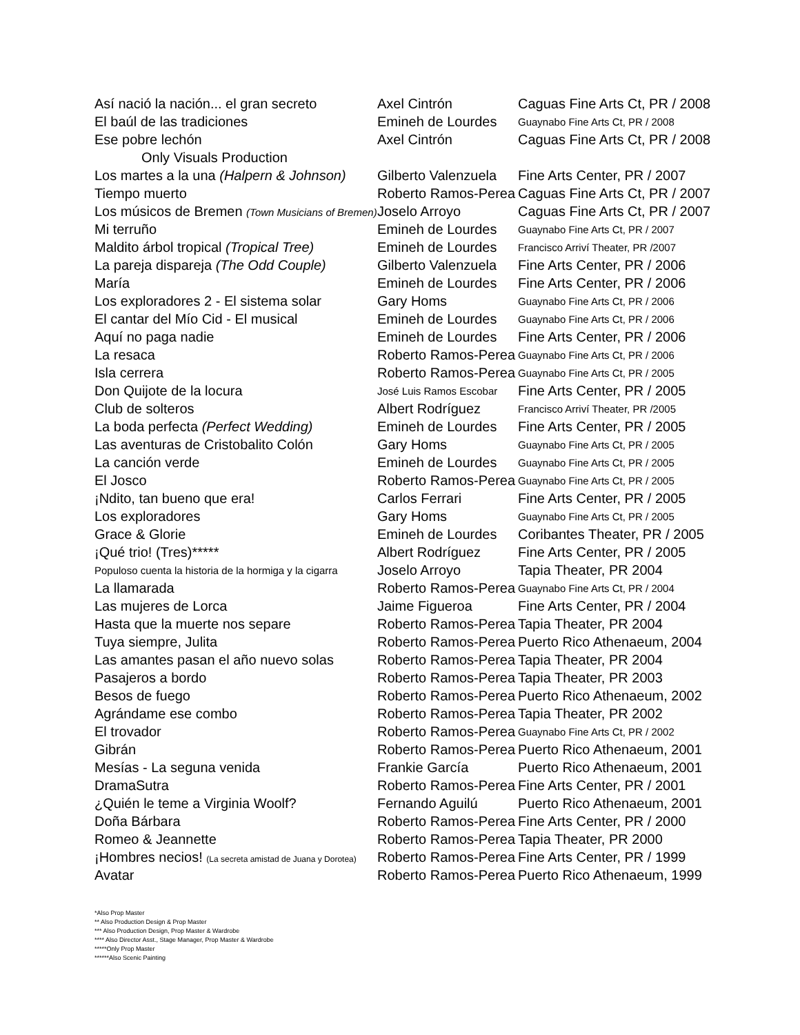| Así nació la nación... el gran secreto | Axel Cintrón | Caguas Fine Arts Ct, PR / 2008 |
| El baúl de las tradiciones | Emineh de Lourdes | Guaynabo Fine Arts Ct, PR / 2008 |
| Ese pobre lechón | Axel Cintrón | Caguas Fine Arts Ct, PR / 2008 |
| Only Visuals Production | | |
| Los martes a la una (Halpern & Johnson) | Gilberto Valenzuela | Fine Arts Center, PR / 2007 |
| Tiempo muerto | Roberto Ramos-Perea | Caguas Fine Arts Ct, PR / 2007 |
| Los músicos de Bremen (Town Musicians of Bremen) | Joselo Arroyo | Caguas Fine Arts Ct, PR / 2007 |
| Mi terruño | Emineh de Lourdes | Guaynabo Fine Arts Ct, PR / 2007 |
| Maldito árbol tropical (Tropical Tree) | Emineh de Lourdes | Francisco Arriví Theater, PR /2007 |
| La pareja dispareja (The Odd Couple) | Gilberto Valenzuela | Fine Arts Center, PR / 2006 |
| María | Emineh de Lourdes | Fine Arts Center, PR / 2006 |
| Los exploradores 2 - El sistema solar | Gary Homs | Guaynabo Fine Arts Ct, PR / 2006 |
| El cantar del Mío Cid - El musical | Emineh de Lourdes | Guaynabo Fine Arts Ct, PR / 2006 |
| Aquí no paga nadie | Emineh de Lourdes | Fine Arts Center, PR / 2006 |
| La resaca | Roberto Ramos-Perea | Guaynabo Fine Arts Ct, PR / 2006 |
| Isla cerrera | Roberto Ramos-Perea | Guaynabo Fine Arts Ct, PR / 2005 |
| Don Quijote de la locura | José Luis Ramos Escobar | Fine Arts Center, PR / 2005 |
| Club de solteros | Albert Rodríguez | Francisco Arriví Theater, PR /2005 |
| La boda perfecta (Perfect Wedding) | Emineh de Lourdes | Fine Arts Center, PR / 2005 |
| Las aventuras de Cristobalito Colón | Gary Homs | Guaynabo Fine Arts Ct, PR / 2005 |
| La canción verde | Emineh de Lourdes | Guaynabo Fine Arts Ct, PR / 2005 |
| El Josco | Roberto Ramos-Perea | Guaynabo Fine Arts Ct, PR / 2005 |
| ¡Ndito, tan bueno que era! | Carlos Ferrari | Fine Arts Center, PR / 2005 |
| Los exploradores | Gary Homs | Guaynabo Fine Arts Ct, PR / 2005 |
| Grace & Glorie | Emineh de Lourdes | Coribantes Theater, PR / 2005 |
| ¡Qué trio! (Tres)***** | Albert Rodríguez | Fine Arts Center, PR / 2005 |
| Populoso cuenta la historia de la hormiga y la cigarra | Joselo Arroyo | Tapia Theater, PR 2004 |
| La llamarada | Roberto Ramos-Perea | Guaynabo Fine Arts Ct, PR / 2004 |
| Las mujeres de Lorca | Jaime Figueroa | Fine Arts Center, PR / 2004 |
| Hasta que la muerte nos separe | Roberto Ramos-Perea | Tapia Theater, PR 2004 |
| Tuya siempre, Julita | Roberto Ramos-Perea | Puerto Rico Athenaeum, 2004 |
| Las amantes pasan el año nuevo solas | Roberto Ramos-Perea | Tapia Theater, PR 2004 |
| Pasajeros a bordo | Roberto Ramos-Perea | Tapia Theater, PR 2003 |
| Besos de fuego | Roberto Ramos-Perea | Puerto Rico Athenaeum, 2002 |
| Agrándame ese combo | Roberto Ramos-Perea | Tapia Theater, PR 2002 |
| El trovador | Roberto Ramos-Perea | Guaynabo Fine Arts Ct, PR / 2002 |
| Gibrán | Roberto Ramos-Perea | Puerto Rico Athenaeum, 2001 |
| Mesías - La seguna venida | Frankie García | Puerto Rico Athenaeum, 2001 |
| DramaSutra | Roberto Ramos-Perea | Fine Arts Center, PR / 2001 |
| ¿Quién le teme a Virginia Woolf? | Fernando Aguilú | Puerto Rico Athenaeum, 2001 |
| Doña Bárbara | Roberto Ramos-Perea | Fine Arts Center, PR / 2000 |
| Romeo & Jeannette | Roberto Ramos-Perea | Tapia Theater, PR 2000 |
| ¡Hombres necios! (La secreta amistad de Juana y Dorotea) | Roberto Ramos-Perea | Fine Arts Center, PR / 1999 |
| Avatar | Roberto Ramos-Perea | Puerto Rico Athenaeum, 1999 |
*Also Prop Master
** Also Production Design & Prop Master
*** Also Production Design, Prop Master & Wardrobe
**** Also Director Asst., Stage Manager, Prop Master & Wardrobe
*****Only Prop Master
******Also Scenic Painting